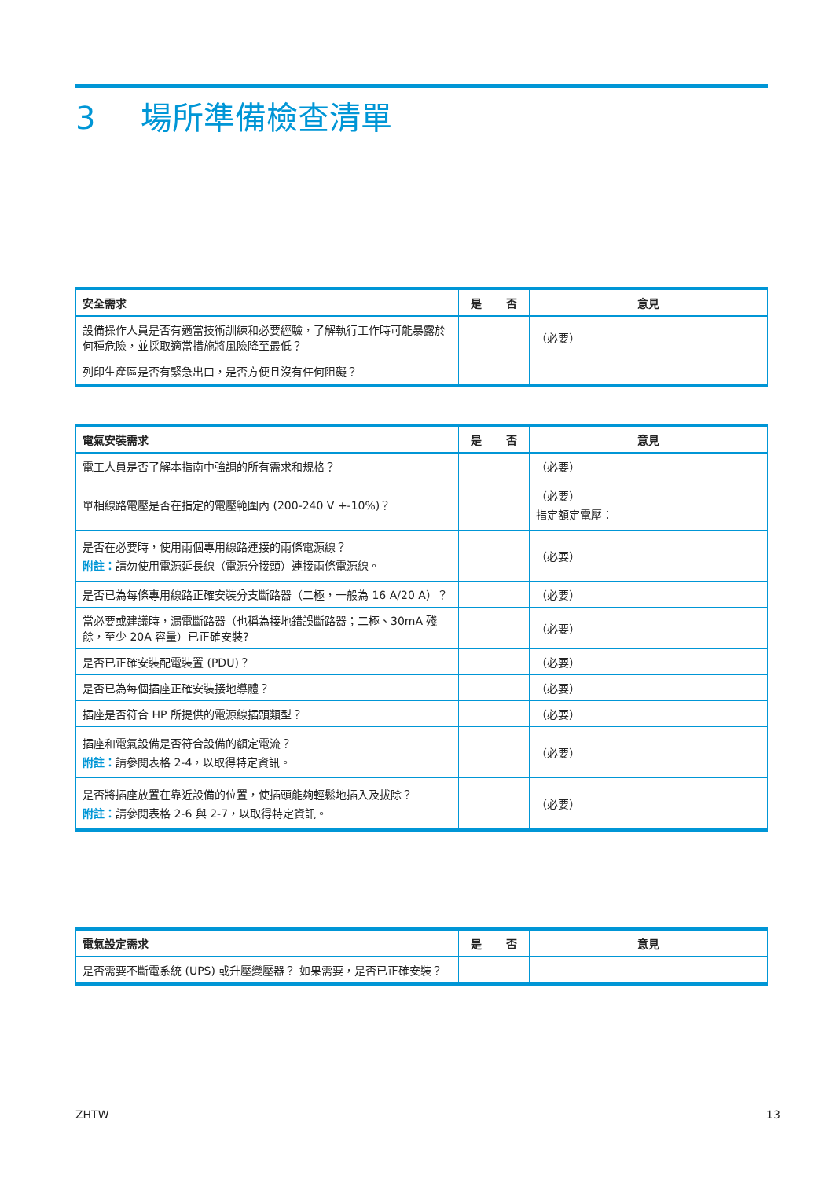3 場所準備檢查清單
| 安全需求 | 是 | 否 | 意見 |
| --- | --- | --- | --- |
| 設備操作人員是否有適當技術訓練和必要經驗，了解執行工作時可能暴露於何種危險，並採取適當措施將風險降至最低？ | | | （必要） |
| 列印生產區是否有緊急出口，是否方便且沒有任何阻礙？ | | | |
| 電氣安裝需求 | 是 | 否 | 意見 |
| --- | --- | --- | --- |
| 電工人員是否了解本指南中強調的所有需求和規格？ | | | （必要） |
| 單相線路電壓是否在指定的電壓範圍內 (200-240 V +-10%)？ | | | （必要） 指定額定電壓： |
| 是否在必要時，使用兩個專用線路連接的兩條電源線？ 附註： 請勿使用電源延長線（電源分接頭）連接兩條電源線。 | | | （必要） |
| 是否已為每條專用線路正確安裝分支斷路器（二極，一般為 16 A/20 A）？ | | | （必要） |
| 當必要或建議時，漏電斷路器（也稱為接地錯誤斷路器；二極、30mA 殘餘，至少 20A 容量）已正確安裝? | | | （必要） |
| 是否已正確安裝配電裝置 (PDU)？ | | | （必要） |
| 是否已為每個插座正確安裝接地導體？ | | | （必要） |
| 插座是否符合 HP 所提供的電源線插頭類型？ | | | （必要） |
| 插座和電氣設備是否符合設備的額定電流？ 附註： 請參閱表格 2-4，以取得特定資訊。 | | | （必要） |
| 是否將插座放置在靠近設備的位置，使插頭能夠輕鬆地插入及拔除？ 附註： 請參閱表格 2-6 與 2-7，以取得特定資訊。 | | | （必要） |
| 電氣設定需求 | 是 | 否 | 意見 |
| --- | --- | --- | --- |
| 是否需要不斷電系統 (UPS) 或升壓變壓器？ 如果需要，是否已正確安裝？ | | | |
ZHTW 13